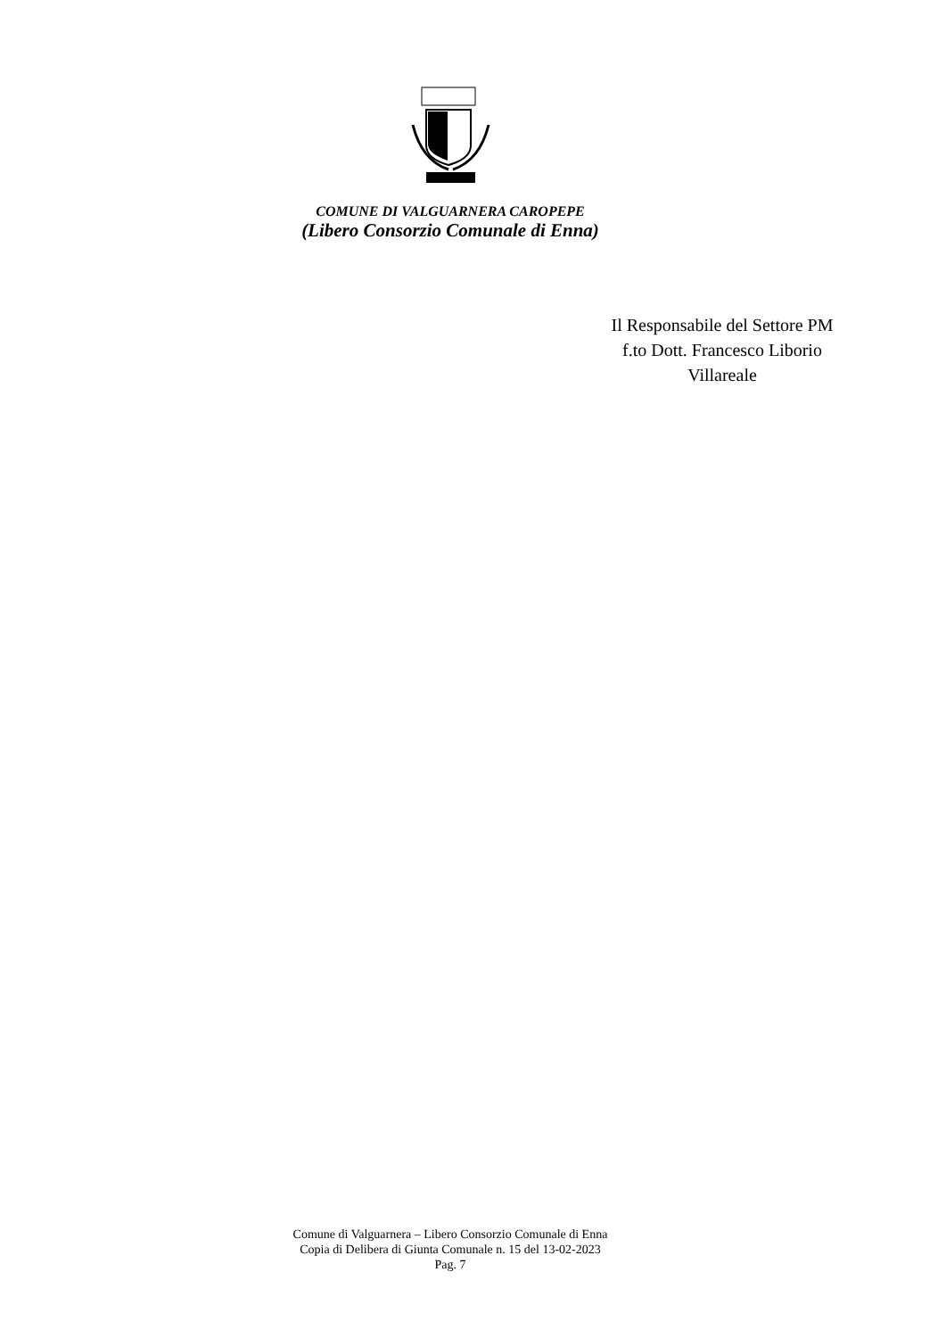COMUNE DI VALGUARNERA CAROPEPE
(Libero Consorzio Comunale di Enna)
Il Responsabile del Settore PM
f.to Dott. Francesco Liborio
Villareale
Comune di Valguarnera – Libero Consorzio Comunale di Enna
Copia di Delibera di Giunta Comunale n. 15 del 13-02-2023
Pag. 7